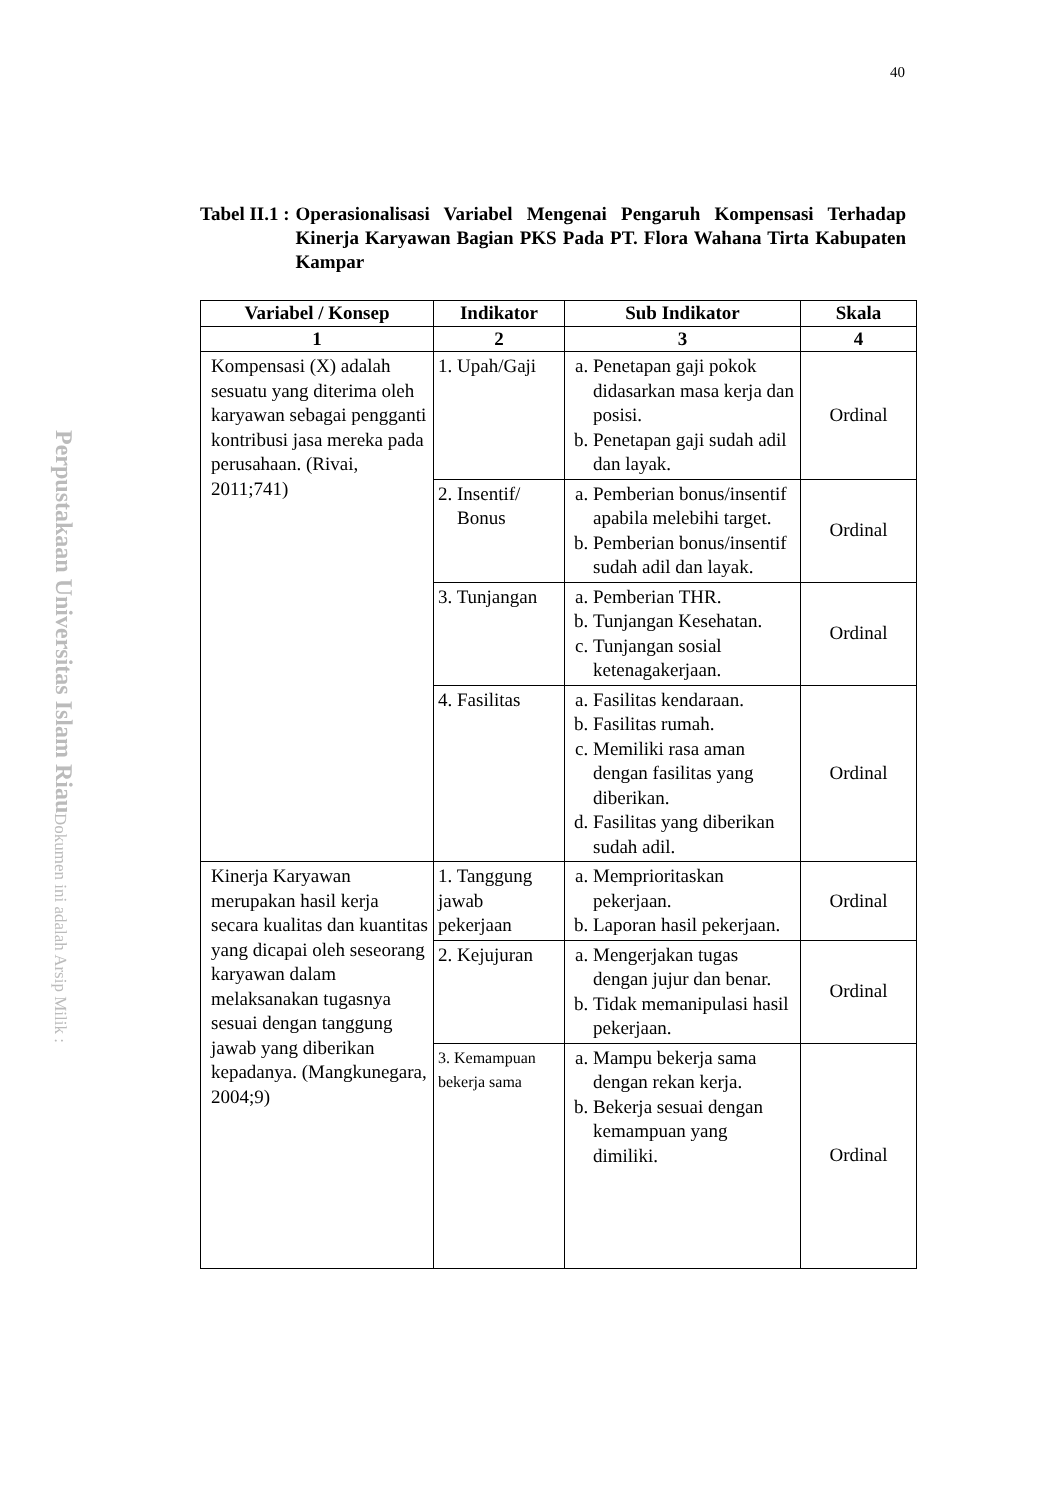40
Perpustakaan Universitas Islam Riau
Dokumen ini adalah Arsip Milik :
Tabel II.1 : Operasionalisasi Variabel Mengenai Pengaruh Kompensasi Terhadap Kinerja Karyawan Bagian PKS Pada PT. Flora Wahana Tirta Kabupaten Kampar
| Variabel / Konsep | Indikator | Sub Indikator | Skala |
| --- | --- | --- | --- |
| 1 | 2 | 3 | 4 |
| Kompensasi (X) adalah sesuatu yang diterima oleh karyawan sebagai pengganti kontribusi jasa mereka pada perusahaan. (Rivai, 2011;741) | 1. Upah/Gaji | a. Penetapan gaji pokok didasarkan masa kerja dan posisi. b. Penetapan gaji sudah adil dan layak. | Ordinal |
| | 2. Insentif/ Bonus | a. Pemberian bonus/insentif apabila melebihi target. b. Pemberian bonus/insentif sudah adil dan layak. | Ordinal |
| | 3. Tunjangan | a. Pemberian THR. b. Tunjangan Kesehatan. c. Tunjangan sosial ketenagakerjaan. | Ordinal |
| | 4. Fasilitas | a. Fasilitas kendaraan. b. Fasilitas rumah. c. Memiliki rasa aman dengan fasilitas yang diberikan. d. Fasilitas yang diberikan sudah adil. | Ordinal |
| Kinerja Karyawan merupakan hasil kerja secara kualitas dan kuantitas yang dicapai oleh seseorang karyawan dalam melaksanakan tugasnya sesuai dengan tanggung jawab yang diberikan kepadanya. (Mangkunegara, 2004;9) | 1. Tanggung jawab pekerjaan | a. Memprioritaskan pekerjaan. b. Laporan hasil pekerjaan. | Ordinal |
| | 2. Kejujuran | a. Mengerjakan tugas dengan jujur dan benar. b. Tidak memanipulasi hasil pekerjaan. | Ordinal |
| | 3. Kemampuan bekerja sama | a. Mampu bekerja sama dengan rekan kerja. b. Bekerja sesuai dengan kemampuan yang dimiliki. | Ordinal |